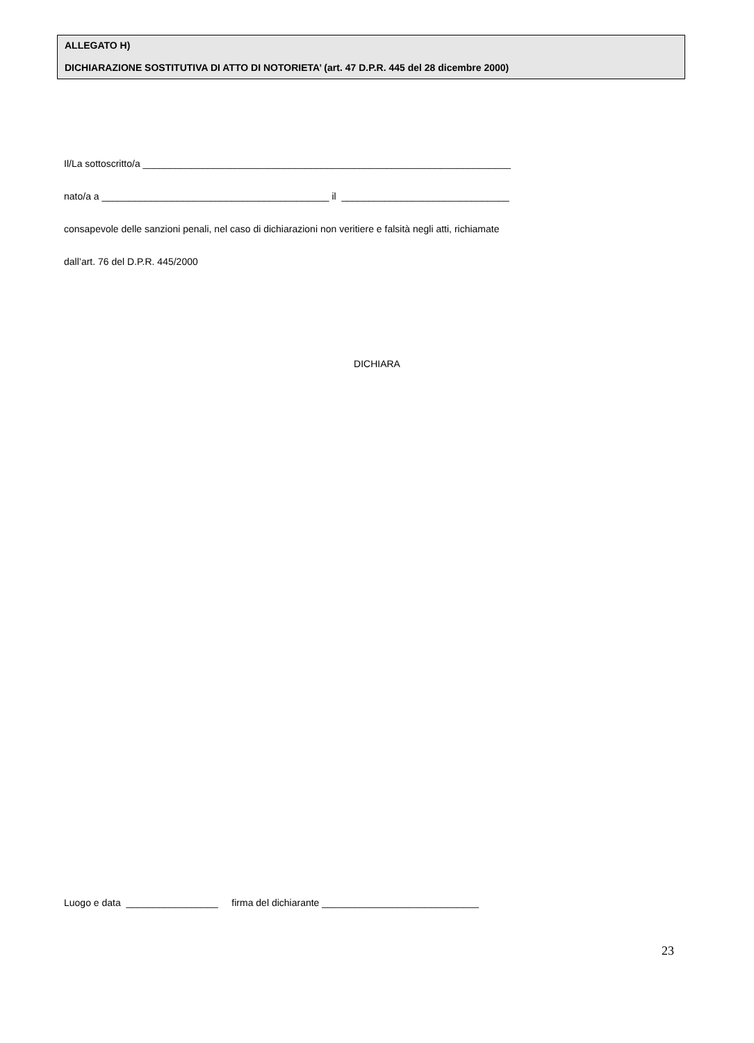ALLEGATO H)
DICHIARAZIONE SOSTITUTIVA DI ATTO DI NOTORIETA’ (art. 47 D.P.R. 445 del 28 dicembre 2000)
Il/La sottoscritto/a ____________________________________________________________________
nato/a a __________________________________________ il _______________________________
consapevole delle sanzioni penali, nel caso di dichiarazioni non veritiere e falsità negli atti, richiamate
dall’art. 76 del D.P.R. 445/2000
DICHIARA
Luogo e data _________________ firma del dichiarante _____________________________
23